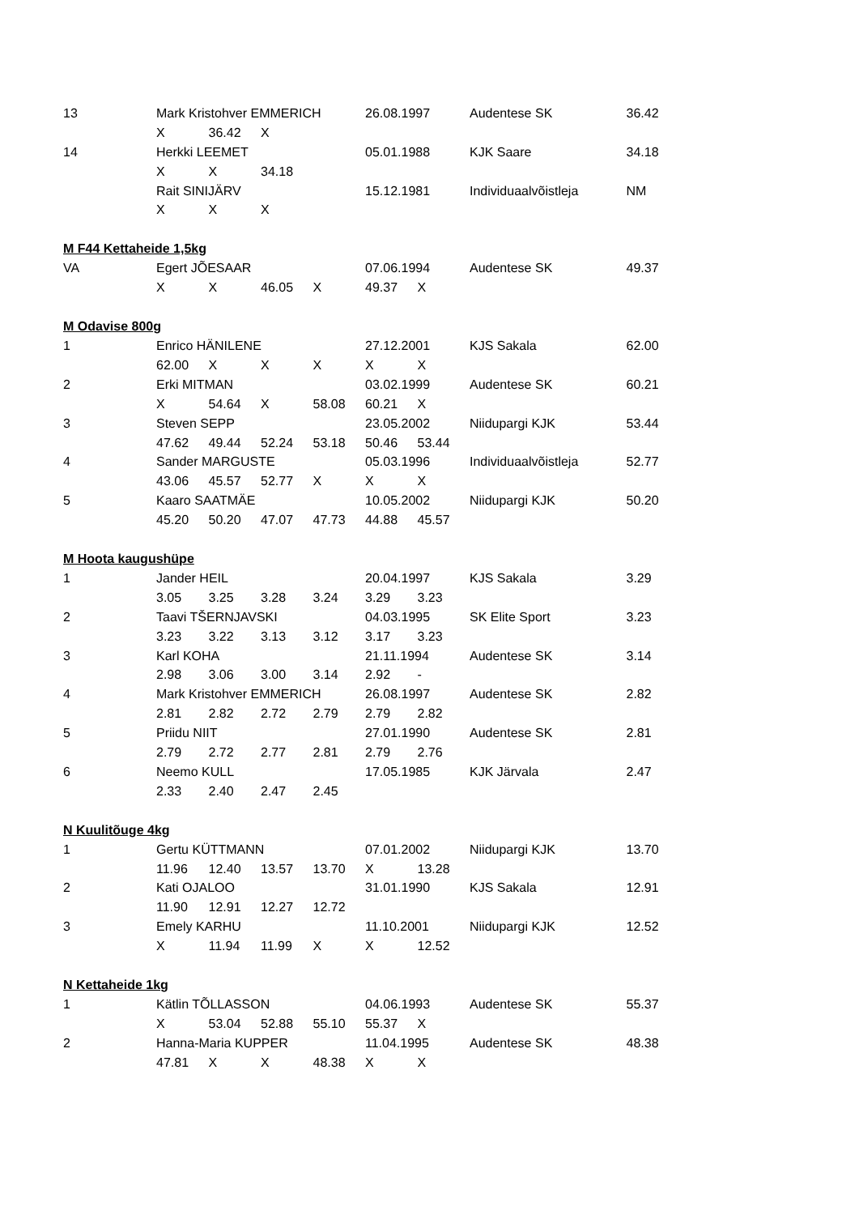| 13 | Mark Kristohver EMMERICH | | | | 26.08.1997 | | Audentese SK | | | 36.42 |
| | X | 36.42 | X | | | | | | | |
| 14 | Herkki LEEMET | | | | 05.01.1988 | | KJK Saare | | | 34.18 |
| | X | X | 34.18 | | | | | | | |
| | Rait SINIJÄRV | | | | 15.12.1981 | | Individuaalvõistleja | | | NM |
| | X | X | X | | | | | | | |
| M F44 Kettaheide 1,5kg | | | | | | | | | | |
| VA | Egert JÕESAAR | | | | 07.06.1994 | | Audentese SK | | | 49.37 |
| | X | X | 46.05 | X | 49.37 | X | | | | |
| M Odavise 800g | | | | | | | | | | |
| 1 | Enrico HÄNILENE | | | | 27.12.2001 | | KJS Sakala | | | 62.00 |
| | 62.00 | X | X | X | X | X | | | | |
| 2 | Erki MITMAN | | | | 03.02.1999 | | Audentese SK | | | 60.21 |
| | X | 54.64 | X | 58.08 | 60.21 | X | | | | |
| 3 | Steven SEPP | | | | 23.05.2002 | | Niidupargi KJK | | | 53.44 |
| | 47.62 | 49.44 | 52.24 | 53.18 | 50.46 | 53.44 | | | | |
| 4 | Sander MARGUSTE | | | | 05.03.1996 | | Individuaalvõistleja | | | 52.77 |
| | 43.06 | 45.57 | 52.77 | X | X | X | | | | |
| 5 | Kaaro SAATMÄE | | | | 10.05.2002 | | Niidupargi KJK | | | 50.20 |
| | 45.20 | 50.20 | 47.07 | 47.73 | 44.88 | 45.57 | | | | |
| M Hoota kaugushüpe | | | | | | | | | | |
| 1 | Jander HEIL | | | | 20.04.1997 | | KJS Sakala | | | 3.29 |
| | 3.05 | 3.25 | 3.28 | 3.24 | 3.29 | 3.23 | | | | |
| 2 | Taavi TŠERNJAVSKI | | | | 04.03.1995 | | SK Elite Sport | | | 3.23 |
| | 3.23 | 3.22 | 3.13 | 3.12 | 3.17 | 3.23 | | | | |
| 3 | Karl KOHA | | | | 21.11.1994 | | Audentese SK | | | 3.14 |
| | 2.98 | 3.06 | 3.00 | 3.14 | 2.92 | - | | | | |
| 4 | Mark Kristohver EMMERICH | | | | 26.08.1997 | | Audentese SK | | | 2.82 |
| | 2.81 | 2.82 | 2.72 | 2.79 | 2.79 | 2.82 | | | | |
| 5 | Priidu NIIT | | | | 27.01.1990 | | Audentese SK | | | 2.81 |
| | 2.79 | 2.72 | 2.77 | 2.81 | 2.79 | 2.76 | | | | |
| 6 | Neemo KULL | | | | 17.05.1985 | | KJK Järvala | | | 2.47 |
| | 2.33 | 2.40 | 2.47 | 2.45 | | | | | | |
| N Kuulitõuge 4kg | | | | | | | | | | |
| 1 | Gertu KÜTTMANN | | | | 07.01.2002 | | Niidupargi KJK | | | 13.70 |
| | 11.96 | 12.40 | 13.57 | 13.70 | X | 13.28 | | | | |
| 2 | Kati OJALOO | | | | 31.01.1990 | | KJS Sakala | | | 12.91 |
| | 11.90 | 12.91 | 12.27 | 12.72 | | | | | | |
| 3 | Emely KARHU | | | | 11.10.2001 | | Niidupargi KJK | | | 12.52 |
| | X | 11.94 | 11.99 | X | X | 12.52 | | | | |
| N Kettaheide 1kg | | | | | | | | | | |
| 1 | Kätlin TÕLLASSON | | | | 04.06.1993 | | Audentese SK | | | 55.37 |
| | X | 53.04 | 52.88 | 55.10 | 55.37 | X | | | | |
| 2 | Hanna-Maria KUPPER | | | | 11.04.1995 | | Audentese SK | | | 48.38 |
| | 47.81 | X | X | 48.38 | X | X | | | | |